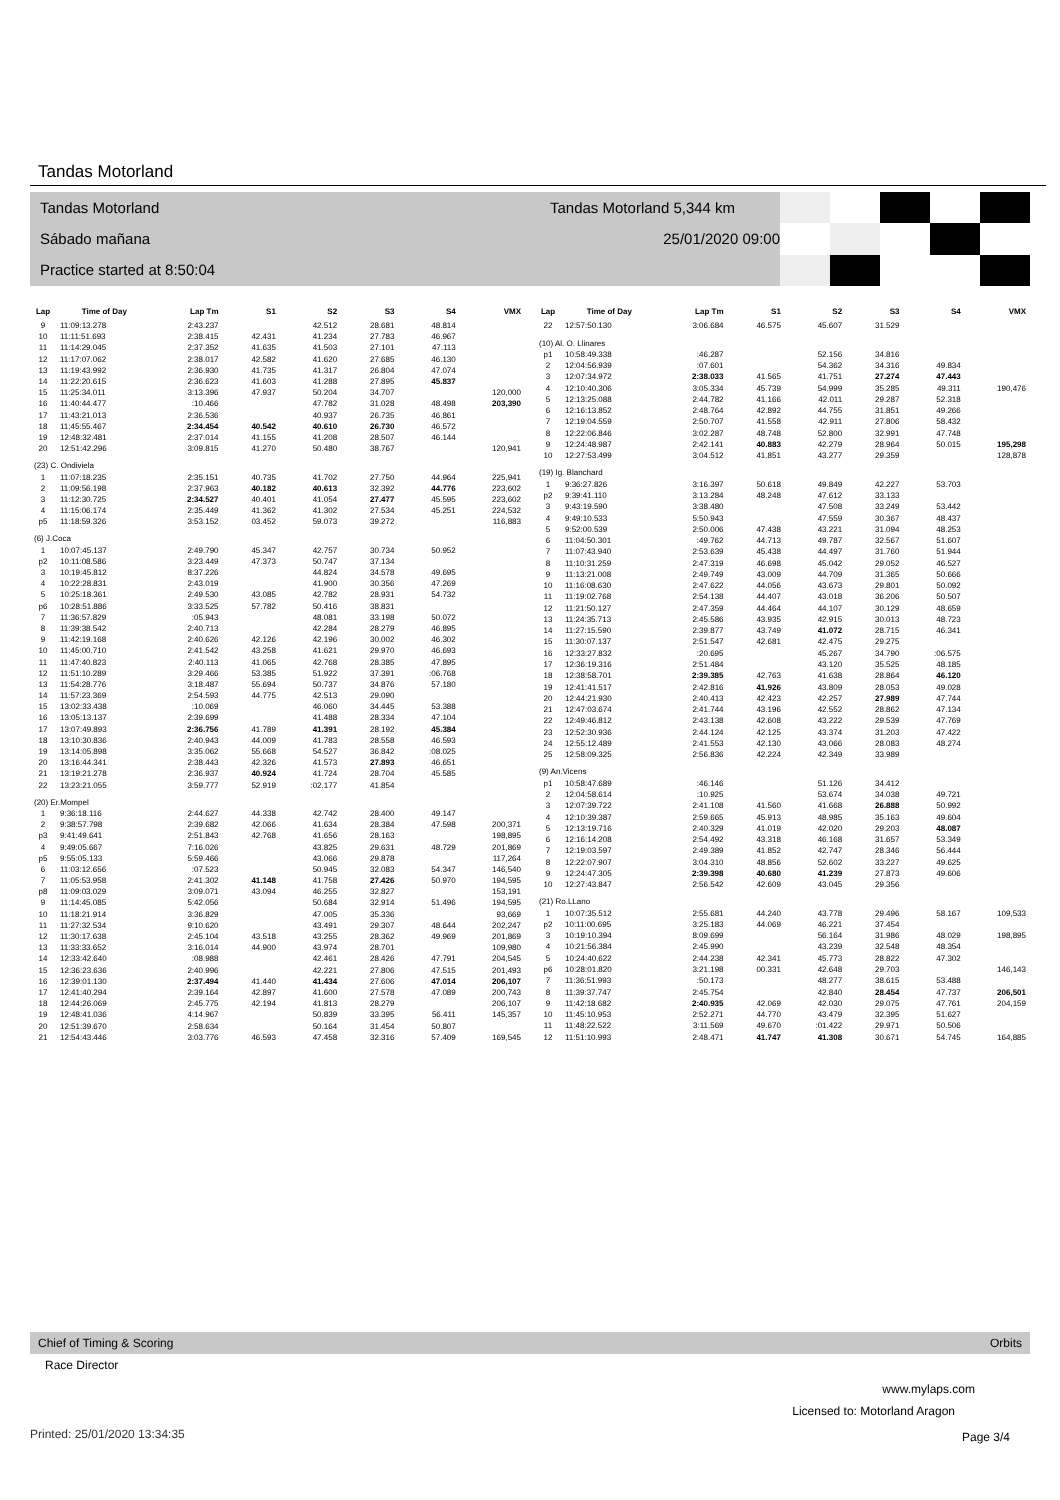Tandas Motorland
Tandas Motorland
Sábado mañana
Practice started at 8:50:04
Tandas Motorland 5,344 km
25/01/2020 09:00
| Lap | Time of Day | Lap Tm | S1 | S2 | S3 | S4 | VMX |
| --- | --- | --- | --- | --- | --- | --- | --- |
| 9 | 11:09:13.278 | 2:43.237 | | 42.512 | 28.681 | 48.814 | |
| 10 | 11:11:51.693 | 2:38.415 | 42.431 | 41.234 | 27.783 | 46.967 | |
| 11 | 11:14:29.045 | 2:37.352 | 41.635 | 41.503 | 27.101 | 47.113 | |
| 12 | 11:17:07.062 | 2:38.017 | 42.582 | 41.620 | 27.685 | 46.130 | |
| 13 | 11:19:43.992 | 2:36.930 | 41.735 | 41.317 | 26.804 | 47.074 | |
| 14 | 11:22:20.615 | 2:36.623 | 41.603 | 41.288 | 27.895 | 45.837 | |
| 15 | 11:25:34.011 | 3:13.396 | 47.937 | 50.204 | 34.707 | | 120,000 |
| 16 | 11:40:44.477 | :10.466 | | 47.782 | 31.028 | 48.498 | 203,390 |
| 17 | 11:43:21.013 | 2:36.536 | | 40.937 | 26.735 | 46.861 | |
| 18 | 11:45:55.467 | 2:34.454 | 40.542 | 40.610 | 26.730 | 46.572 | |
| 19 | 12:48:32.481 | 2:37.014 | 41.155 | 41.208 | 28.507 | 46.144 | |
| 20 | 12:51:42.296 | 3:09.815 | 41.270 | 50.480 | 38.767 | | 120,941 |
| (23) C. Ondiviela | | | | | | | |
| 1 | 11:07:18.235 | 2:35.151 | 40.735 | 41.702 | 27.750 | 44.964 | 225,941 |
| 2 | 11:09:56.198 | 2:37.963 | 40.182 | 40.613 | 32.392 | 44.776 | 223,602 |
| 3 | 11:12:30.725 | 2:34.527 | 40.401 | 41.054 | 27.477 | 45.595 | 223,602 |
| 4 | 11:15:06.174 | 2:35.449 | 41.362 | 41.302 | 27.534 | 45.251 | 224,532 |
| p5 | 11:18:59.326 | 3:53.152 | 03.452 | 59.073 | 39.272 | | 116,883 |
| (6) J.Coca | | | | | | | |
| 1 | 10:07:45.137 | 2:49.790 | 45.347 | 42.757 | 30.734 | 50.952 | |
| p2 | 10:11:08.586 | 3:23.449 | 47.373 | 50.747 | 37.134 | | |
| 3 | 10:19:45.812 | 8:37.226 | | 44.824 | 34.578 | 49.695 | |
| 4 | 10:22:28.831 | 2:43.019 | | 41.900 | 30.356 | 47.269 | |
| 5 | 10:25:18.361 | 2:49.530 | 43.085 | 42.782 | 28.931 | 54.732 | |
| p6 | 10:28:51.886 | 3:33.525 | 57.782 | 50.416 | 38.831 | | |
| 7 | 11:36:57.829 | :05.943 | | 48.081 | 33.198 | 50.072 | |
| 8 | 11:39:38.542 | 2:40.713 | | 42.284 | 28.279 | 46.895 | |
| 9 | 11:42:19.168 | 2:40.626 | 42.126 | 42.196 | 30.002 | 46.302 | |
| 10 | 11:45:00.710 | 2:41.542 | 43.258 | 41.621 | 29.970 | 46.693 | |
| 11 | 11:47:40.823 | 2:40.113 | 41.065 | 42.768 | 28.385 | 47.895 | |
| 12 | 11:51:10.289 | 3:29.466 | 53.385 | 51.922 | 37.391 | :06.768 | |
| 13 | 11:54:28.776 | 3:18.487 | 55.694 | 50.737 | 34.876 | 57.180 | |
| 14 | 11:57:23.369 | 2:54.593 | 44.775 | 42.513 | 29.090 | | |
| 15 | 13:02:33.438 | :10.069 | | 46.060 | 34.445 | 53.388 | |
| 16 | 13:05:13.137 | 2:39.699 | | 41.488 | 28.334 | 47.104 | |
| 17 | 13:07:49.893 | 2:36.756 | 41.789 | 41.391 | 28.192 | 45.384 | |
| 18 | 13:10:30.836 | 2:40.943 | 44.009 | 41.783 | 28.558 | 46.593 | |
| 19 | 13:14:05.898 | 3:35.062 | 55.668 | 54.527 | 36.842 | :08.025 | |
| 20 | 13:16:44.341 | 2:38.443 | 42.326 | 41.573 | 27.893 | 46.651 | |
| 21 | 13:19:21.278 | 2:36.937 | 40.924 | 41.724 | 28.704 | 45.585 | |
| 22 | 13:23:21.055 | 3:59.777 | 52.919 | :02.177 | 41.854 | | |
| (20) Er.Mompel | | | | | | | |
| 1 | 9:36:18.116 | 2:44.627 | 44.338 | 42.742 | 28.400 | 49.147 | |
| 2 | 9:38:57.798 | 2:39.682 | 42.066 | 41.634 | 28.384 | 47.598 | 200,371 |
| p3 | 9:41:49.641 | 2:51.843 | 42.768 | 41.656 | 28.163 | | 198,895 |
| 4 | 9:49:05.667 | 7:16.026 | | 43.825 | 29.631 | 48.729 | 201,869 |
| p5 | 9:55:05.133 | 5:59.466 | | 43.066 | 29.878 | | 117,264 |
| 6 | 11:03:12.656 | :07.523 | | 50.945 | 32.083 | 54.347 | 146,540 |
| 7 | 11:05:53.958 | 2:41.302 | 41.148 | 41.758 | 27.426 | 50.970 | 194,595 |
| p8 | 11:09:03.029 | 3:09.071 | 43.094 | 46.255 | 32.827 | | 153,191 |
| 9 | 11:14:45.085 | 5:42.056 | | 50.684 | 32.914 | 51.496 | 194,595 |
| 10 | 11:18:21.914 | 3:36.829 | | 47.005 | 35.336 | | 93,669 |
| 11 | 11:27:32.534 | 9:10.620 | | 43.491 | 29.307 | 48.644 | 202,247 |
| 12 | 11:30:17.638 | 2:45.104 | 43.518 | 43.255 | 28.362 | 49.969 | 201,869 |
| 13 | 11:33:33.652 | 3:16.014 | 44.900 | 43.974 | 28.701 | | 109,980 |
| 14 | 12:33:42.640 | :08.988 | | 42.461 | 28.426 | 47.791 | 204,545 |
| 15 | 12:36:23.636 | 2:40.996 | | 42.221 | 27.806 | 47.515 | 201,493 |
| 16 | 12:39:01.130 | 2:37.494 | 41.440 | 41.434 | 27.606 | 47.014 | 206,107 |
| 17 | 12:41:40.294 | 2:39.164 | 42.897 | 41.600 | 27.578 | 47.089 | 200,743 |
| 18 | 12:44:26.069 | 2:45.775 | 42.194 | 41.813 | 28.279 | | 206,107 |
| 19 | 12:48:41.036 | 4:14.967 | | 50.839 | 33.395 | 56.411 | 145,357 |
| 20 | 12:51:39.670 | 2:58.634 | | 50.164 | 31.454 | 50.807 | |
| 21 | 12:54:43.446 | 3:03.776 | 46.593 | 47.458 | 32.316 | 57.409 | 169,545 |
| Lap | Time of Day | Lap Tm | S1 | S2 | S3 | S4 | VMX |
| --- | --- | --- | --- | --- | --- | --- | --- |
| 22 | 12:57:50.130 | 3:06.684 | 46.575 | 45.607 | 31.529 | | |
| (10) Al. O. Llinares | | | | | | | |
| p1 | 10:58:49.338 | :46.287 | | 52.156 | 34.816 | | |
| 2 | 12:04:56.939 | :07.601 | | 54.362 | 34.316 | 49.834 | |
| 3 | 12:07:34.972 | 2:38.033 | 41.565 | 41.751 | 27.274 | 47.443 | |
| 4 | 12:10:40.306 | 3:05.334 | 45.739 | 54.999 | 35.285 | 49.311 | 190,476 |
| 5 | 12:13:25.088 | 2:44.782 | 41.166 | 42.011 | 29.287 | 52.318 | |
| 6 | 12:16:13.852 | 2:48.764 | 42.892 | 44.755 | 31.851 | 49.266 | |
| 7 | 12:19:04.559 | 2:50.707 | 41.558 | 42.911 | 27.806 | 58.432 | |
| 8 | 12:22:06.846 | 3:02.287 | 48.748 | 52.800 | 32.991 | 47.748 | |
| 9 | 12:24:48.987 | 2:42.141 | 40.883 | 42.279 | 28.964 | 50.015 | 195,298 |
| 10 | 12:27:53.499 | 3:04.512 | 41.851 | 43.277 | 29.359 | | 128,878 |
| (19) Ig. Blanchard | | | | | | | |
| 1 | 9:36:27.826 | 3:16.397 | 50.618 | 49.849 | 42.227 | 53.703 | |
| p2 | 9:39:41.110 | 3:13.284 | 48.248 | 47.612 | 33.133 | | |
| 3 | 9:43:19.590 | 3:38.480 | | 47.508 | 33.249 | 53.442 | |
| 4 | 9:49:10.533 | 5:50.943 | | 47.559 | 30.367 | 48.437 | |
| 5 | 9:52:00.539 | 2:50.006 | 47.438 | 43.221 | 31.094 | 48.253 | |
| 6 | 11:04:50.301 | :49.762 | 44.713 | 49.787 | 32.567 | 51.607 | |
| 7 | 11:07:43.940 | 2:53.639 | 45.438 | 44.497 | 31.760 | 51.944 | |
| 8 | 11:10:31.259 | 2:47.319 | 46.698 | 45.042 | 29.052 | 46.527 | |
| 9 | 11:13:21.008 | 2:49.749 | 43.009 | 44.709 | 31.365 | 50.666 | |
| 10 | 11:16:08.630 | 2:47.622 | 44.056 | 43.673 | 29.801 | 50.092 | |
| 11 | 11:19:02.768 | 2:54.138 | 44.407 | 43.018 | 36.206 | 50.507 | |
| 12 | 11:21:50.127 | 2:47.359 | 44.464 | 44.107 | 30.129 | 48.659 | |
| 13 | 11:24:35.713 | 2:45.586 | 43.935 | 42.915 | 30.013 | 48.723 | |
| 14 | 11:27:15.590 | 2:39.877 | 43.749 | 41.072 | 28.715 | 46.341 | |
| 15 | 11:30:07.137 | 2:51.547 | 42.681 | 42.475 | 29.275 | | |
| 16 | 12:33:27.832 | :20.695 | | 45.267 | 34.790 | :06.575 | |
| 17 | 12:36:19.316 | 2:51.484 | | 43.120 | 35.525 | 48.185 | |
| 18 | 12:38:58.701 | 2:39.385 | 42.763 | 41.638 | 28.864 | 46.120 | |
| 19 | 12:41:41.517 | 2:42.816 | 41.926 | 43.809 | 28.053 | 49.028 | |
| 20 | 12:44:21.930 | 2:40.413 | 42.423 | 42.257 | 27.989 | 47.744 | |
| 21 | 12:47:03.674 | 2:41.744 | 43.196 | 42.552 | 28.862 | 47.134 | |
| 22 | 12:49:46.812 | 2:43.138 | 42.608 | 43.222 | 29.539 | 47.769 | |
| 23 | 12:52:30.936 | 2:44.124 | 42.125 | 43.374 | 31.203 | 47.422 | |
| 24 | 12:55:12.489 | 2:41.553 | 42.130 | 43.066 | 28.083 | 48.274 | |
| 25 | 12:58:09.325 | 2:56.836 | 42.224 | 42.349 | 33.989 | | |
| (9) An.Vicens | | | | | | | |
| p1 | 10:58:47.689 | :46.146 | | 51.126 | 34.412 | | |
| 2 | 12:04:58.614 | :10.925 | | 53.674 | 34.038 | 49.721 | |
| 3 | 12:07:39.722 | 2:41.108 | 41.560 | 41.668 | 26.888 | 50.992 | |
| 4 | 12:10:39.387 | 2:59.665 | 45.913 | 48.985 | 35.163 | 49.604 | |
| 5 | 12:13:19.716 | 2:40.329 | 41.019 | 42.020 | 29.203 | 48.087 | |
| 6 | 12:16:14.208 | 2:54.492 | 43.318 | 46.168 | 31.657 | 53.349 | |
| 7 | 12:19:03.597 | 2:49.389 | 41.852 | 42.747 | 28.346 | 56.444 | |
| 8 | 12:22:07.907 | 3:04.310 | 48.856 | 52.602 | 33.227 | 49.625 | |
| 9 | 12:24:47.305 | 2:39.398 | 40.680 | 41.239 | 27.873 | 49.606 | |
| 10 | 12:27:43.847 | 2:56.542 | 42.609 | 43.045 | 29.356 | | |
| (21) Ro.LLano | | | | | | | |
| 1 | 10:07:35.512 | 2:55.681 | 44.240 | 43.778 | 29.496 | 58.167 | 109,533 |
| p2 | 10:11:00.695 | 3:25.183 | 44.069 | 46.221 | 37.454 | | |
| 3 | 10:19:10.394 | 8:09.699 | | 56.164 | 31.986 | 48.029 | 198,895 |
| 4 | 10:21:56.384 | 2:45.990 | | 43.239 | 32.548 | 48.354 | |
| 5 | 10:24:40.622 | 2:44.238 | 42.341 | 45.773 | 28.822 | 47.302 | |
| p6 | 10:28:01.820 | 3:21.198 | 00.331 | 42.648 | 29.703 | | 146,143 |
| 7 | 11:36:51.993 | :50.173 | | 48.277 | 38.615 | 53.488 | |
| 8 | 11:39:37.747 | 2:45.754 | | 42.840 | 28.454 | 47.737 | 206,501 |
| 9 | 11:42:18.682 | 2:40.935 | 42.069 | 42.030 | 29.075 | 47.761 | 204,159 |
| 10 | 11:45:10.953 | 2:52.271 | 44.770 | 43.479 | 32.395 | 51.627 | |
| 11 | 11:48:22.522 | 3:11.569 | 49.670 | :01.422 | 29.971 | 50.506 | |
| 12 | 11:51:10.993 | 2:48.471 | 41.747 | 41.308 | 30.671 | 54.745 | 164,885 |
Chief of Timing & Scoring Orbits
Race Director
www.mylaps.com
Licensed to: Motorland Aragon
Printed: 25/01/2020 13:34:35 Page 3/4